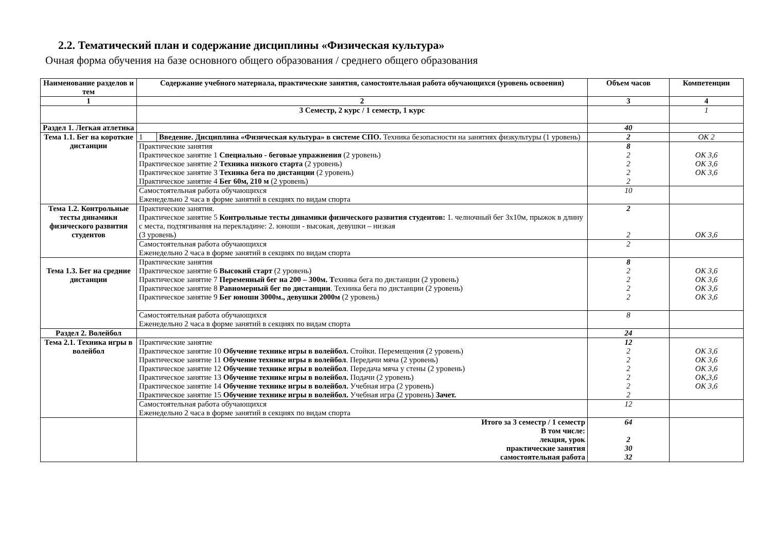2.2. Тематический план и содержание дисциплины «Физическая культура»
Очная форма обучения на базе основного общего образования / среднего общего образования
| Наименование разделов и тем | Содержание учебного материала, практические занятия, самостоятельная работа обучающихся (уровень освоения) | | Объем часов | Компетенции |
| --- | --- | --- | --- | --- |
| 1 | 2 | | 3 | 4 |
| | 3 Семестр, 2 курс / 1 семестр, 1 курс | | | 1 |
| Раздел 1. Легкая атлетика | | | 40 | |
| Тема 1.1. Бег на короткие дистанции | 1 | Введение. Дисциплина «Физическая культура» в системе СПО. Техника безопасности на занятиях физкультуры (1 уровень) | 2 | ОК 2 |
| | Практические занятия Практическое занятие 1 Специально - беговые упражнения (2 уровень) Практическое занятие 2 Техника низкого старта (2 уровень) Практическое занятие 3 Техника бега по дистанции (2 уровень) Практическое занятие 4 Бег 60м, 210 м (2 уровень) | | 8 2 2 2 2 | ОК 3,6 ОК 3,6 ОК 3,6 |
| | Самостоятельная работа обучающихся Еженедельно 2 часа в форме занятий в секциях по видам спорта | | 10 | |
| Тема 1.2. Контрольные тесты динамики физического развития студентов | Практические занятия. Практическое занятие 5 Контрольные тесты динамики физического развития студентов: 1. челночный бег 3х10м, прыжок в длину с места, подтягивания на перекладине: 2. юноши - высокая, девушки – низкая (3 уровень) | | 2 2 | ОК 3,6 |
| | Самостоятельная работа обучающихся Еженедельно 2 часа в форме занятий в секциях по видам спорта | | 2 | |
| Тема 1.3. Бег на средние дистанции | Практические занятия Практическое занятие 6 Высокий старт (2 уровень) Практическое занятие 7 Переменный бег на 200 – 300м. Т ехника бега по дистанции (2 уровень) Практическое занятие 8 Равномерный бег по дистанции . Техника бега по дистанции (2 уровень) Практическое занятие 9 Бег юноши 3000м., девушки 2000м (2 уровень) | | 8 2 2 2 2 | ОК 3,6 ОК 3,6 ОК 3,6 ОК 3,6 |
| | Самостоятельная работа обучающихся Еженедельно 2 часа в форме занятий в секциях по видам спорта | | 8 | |
| Раздел 2. Волейбол | | | 24 | |
| Тема 2.1. Техника игры в волейбол | Практические занятие Практическое занятие 10 Обучение технике игры в волейбол. Стойки. Перемещения (2 уровень) Практическое занятие 11 Обучение технике игры в волейбол . Передачи мяча (2 уровень) Практическое занятие 12 Обучение технике игры в волейбол . Передача мяча у стены (2 уровень) Практическое занятие 13 Обучение технике игры в волейбол. Подачи (2 уровень) Практическое занятие 14 Обучение технике игры в волейбол. Учебная игра (2 уровень) Практическое занятие 15 Обучение технике игры в волейбол. Учебная игра (2 уровень) Зачет. | | 12 2 2 2 2 2 2 | ОК 3,6 ОК 3,6 ОК 3,6 ОК,3,6 ОК 3,6 |
| | Самостоятельная работа обучающихся Еженедельно 2 часа в форме занятий в секциях по видам спорта | | 12 | |
| | Итого за 3 семестр / 1 семестр В том числе: лекция, урок практические занятия самостоятельная работа | | 64 2 30 32 | |